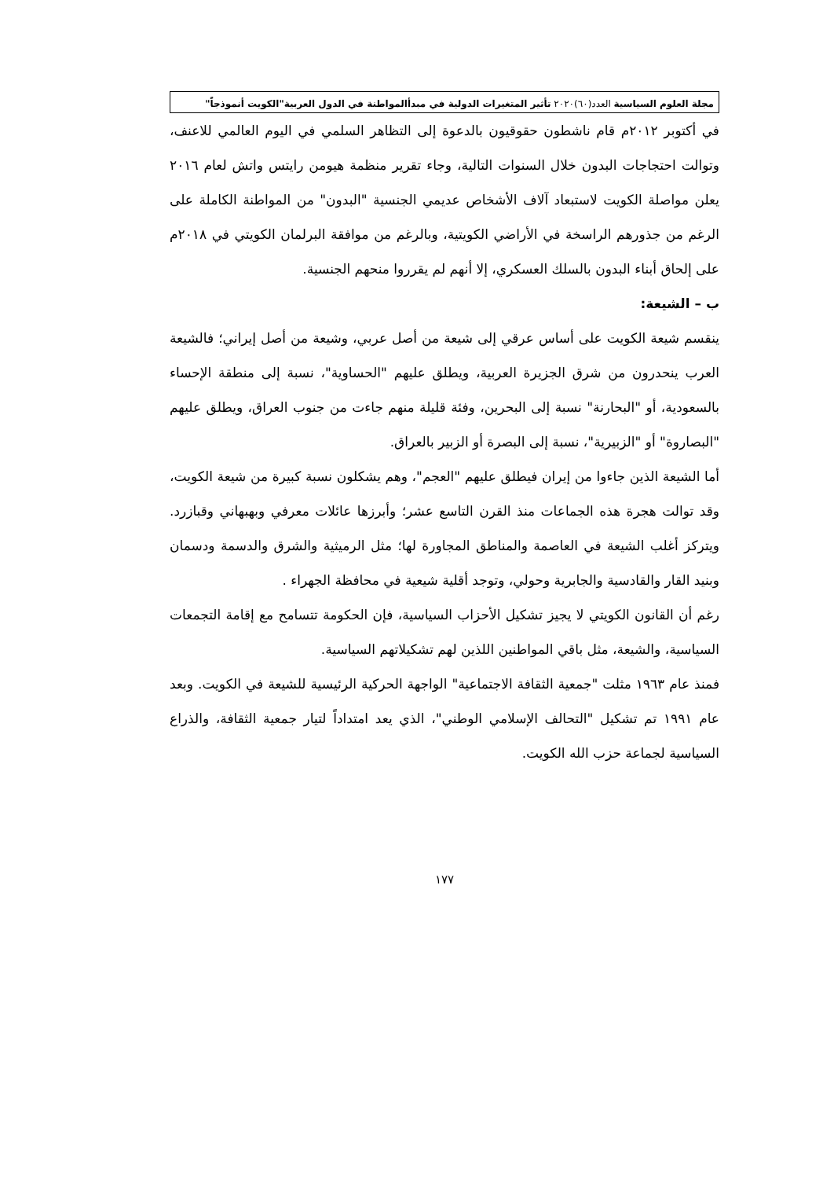مجلة العلوم السياسية العدد(٦٠)٢٠٢٠ تأثير المتغيرات الدولية في مبدأالمواطنة في الدول العربية"الكويت أنموذجاً"
في أكتوبر ٢٠١٢م قام ناشطون حقوقيون بالدعوة إلى التظاهر السلمي في اليوم العالمي للاعنف، وتوالت احتجاجات البدون خلال السنوات التالية، وجاء تقرير منظمة هيومن رايتس واتش لعام ٢٠١٦ يعلن مواصلة الكويت لاستبعاد آلاف الأشخاص عديمي الجنسية "البدون" من المواطنة الكاملة على الرغم من جذورهم الراسخة في الأراضي الكويتية، وبالرغم من موافقة البرلمان الكويتي في ٢٠١٨م على إلحاق أبناء البدون بالسلك العسكري، إلا أنهم لم يقرروا منحهم الجنسية.
ب – الشيعة:
ينقسم شيعة الكويت على أساس عرقي إلى شيعة من أصل عربي، وشيعة من أصل إيراني؛ فالشيعة العرب ينحدرون من شرق الجزيرة العربية، ويطلق عليهم "الحساوية"، نسبة إلى منطقة الإحساء بالسعودية، أو "البحارنة" نسبة إلى البحرين، وفئة قليلة منهم جاءت من جنوب العراق، ويطلق عليهم "البصاروة" أو "الزبيرية"، نسبة إلى البصرة أو الزبير بالعراق.
أما الشيعة الذين جاءوا من إيران فيطلق عليهم "العجم"، وهم يشكلون نسبة كبيرة من شيعة الكويت، وقد توالت هجرة هذه الجماعات منذ القرن التاسع عشر؛ وأبرزها عائلات معرفي وبهبهاني وقبازرد. ويتركز أغلب الشيعة في العاصمة والمناطق المجاورة لها؛ مثل الرميثية والشرق والدسمة ودسمان وبنيد القار والقادسية والجابرية وحولي، وتوجد أقلية شيعية في محافظة الجهراء .
رغم أن القانون الكويتي لا يجيز تشكيل الأحزاب السياسية، فإن الحكومة تتسامح مع إقامة التجمعات السياسية، والشيعة، مثل باقي المواطنين اللذين لهم تشكيلاتهم السياسية.
فمنذ عام ١٩٦٣ مثلت "جمعية الثقافة الاجتماعية" الواجهة الحركية الرئيسية للشيعة في الكويت. وبعد عام ١٩٩١ تم تشكيل "التحالف الإسلامي الوطني"، الذي يعد امتداداً لتيار جمعية الثقافة، والذراع السياسية لجماعة حزب الله الكويت.
١٧٧